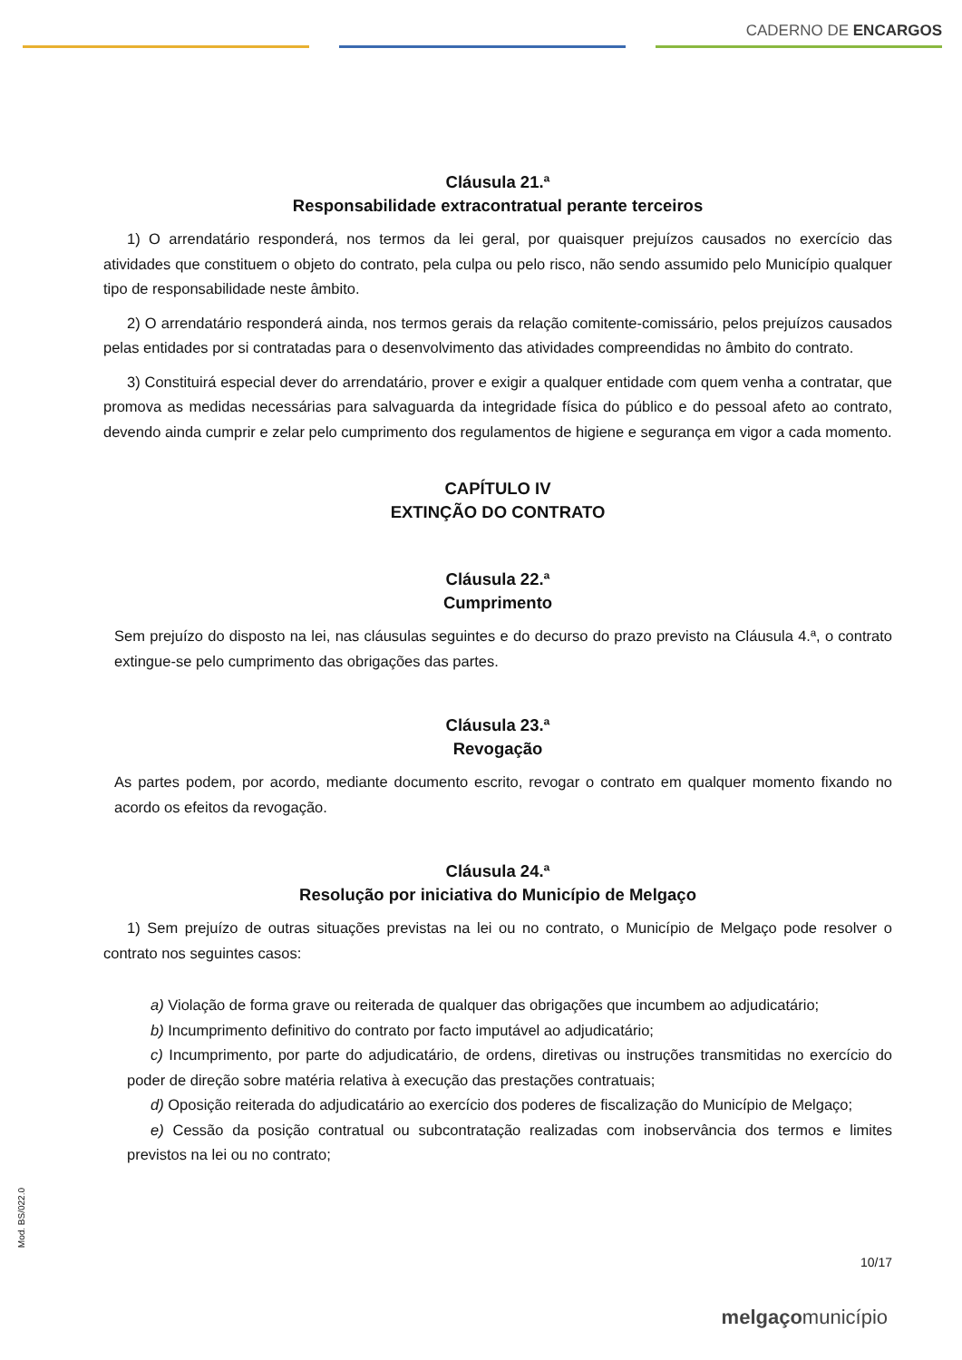CADERNO DE ENCARGOS
Cláusula 21.ª
Responsabilidade extracontratual perante terceiros
1) O arrendatário responderá, nos termos da lei geral, por quaisquer prejuízos causados no exercício das atividades que constituem o objeto do contrato, pela culpa ou pelo risco, não sendo assumido pelo Município qualquer tipo de responsabilidade neste âmbito.
2) O arrendatário responderá ainda, nos termos gerais da relação comitente-comissário, pelos prejuízos causados pelas entidades por si contratadas para o desenvolvimento das atividades compreendidas no âmbito do contrato.
3) Constituirá especial dever do arrendatário, prover e exigir a qualquer entidade com quem venha a contratar, que promova as medidas necessárias para salvaguarda da integridade física do público e do pessoal afeto ao contrato, devendo ainda cumprir e zelar pelo cumprimento dos regulamentos de higiene e segurança em vigor a cada momento.
CAPÍTULO IV
EXTINÇÃO DO CONTRATO
Cláusula 22.ª
Cumprimento
Sem prejuízo do disposto na lei, nas cláusulas seguintes e do decurso do prazo previsto na Cláusula 4.ª, o contrato extingue-se pelo cumprimento das obrigações das partes.
Cláusula 23.ª
Revogação
As partes podem, por acordo, mediante documento escrito, revogar o contrato em qualquer momento fixando no acordo os efeitos da revogação.
Cláusula 24.ª
Resolução por iniciativa do Município de Melgaço
1) Sem prejuízo de outras situações previstas na lei ou no contrato, o Município de Melgaço pode resolver o contrato nos seguintes casos:
a) Violação de forma grave ou reiterada de qualquer das obrigações que incumbem ao adjudicatário;
b) Incumprimento definitivo do contrato por facto imputável ao adjudicatário;
c) Incumprimento, por parte do adjudicatário, de ordens, diretivas ou instruções transmitidas no exercício do poder de direção sobre matéria relativa à execução das prestações contratuais;
d) Oposição reiterada do adjudicatário ao exercício dos poderes de fiscalização do Município de Melgaço;
e) Cessão da posição contratual ou subcontratação realizadas com inobservância dos termos e limites previstos na lei ou no contrato;
Mod. BS/022.0
10/17
melgaçomunicípio